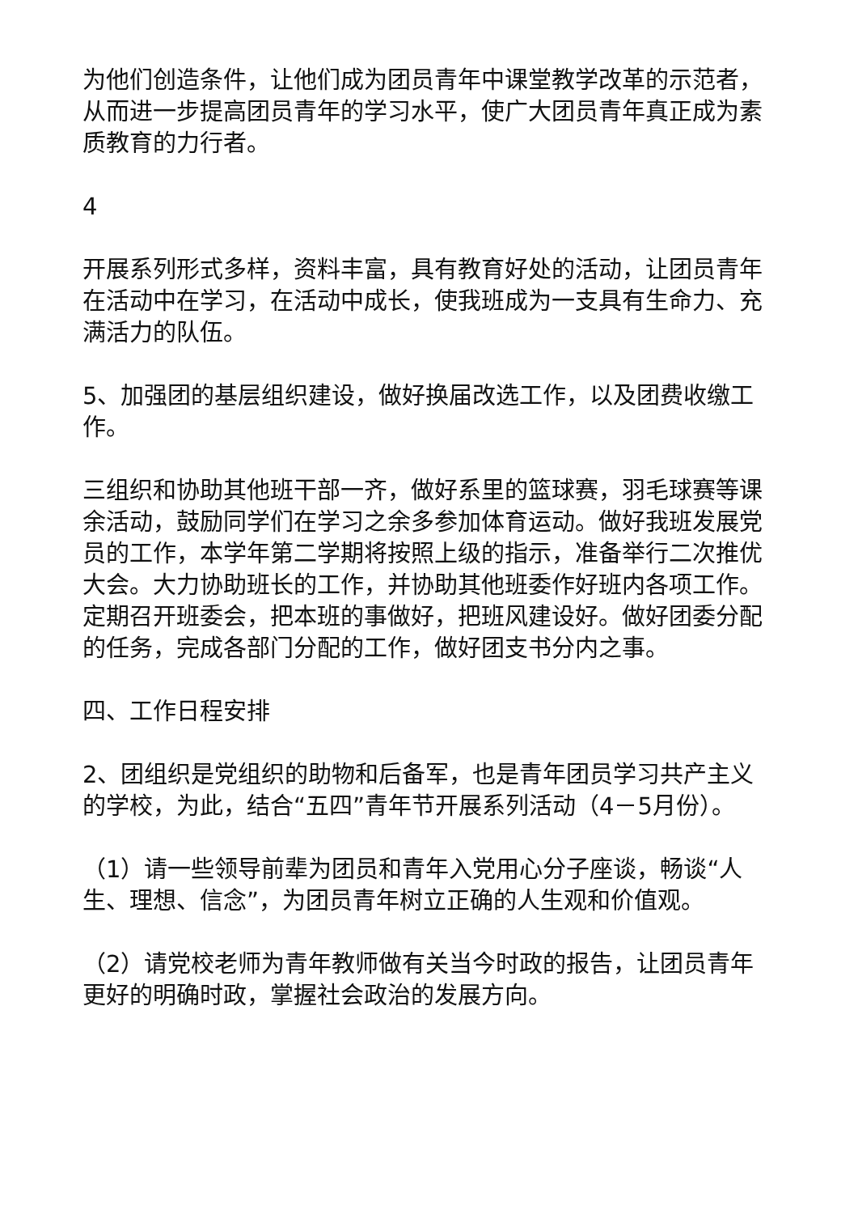为他们创造条件，让他们成为团员青年中课堂教学改革的示范者，从而进一步提高团员青年的学习水平，使广大团员青年真正成为素质教育的力行者。
4
开展系列形式多样，资料丰富，具有教育好处的活动，让团员青年在活动中在学习，在活动中成长，使我班成为一支具有生命力、充满活力的队伍。
5、加强团的基层组织建设，做好换届改选工作，以及团费收缴工作。
三组织和协助其他班干部一齐，做好系里的篮球赛，羽毛球赛等课余活动，鼓励同学们在学习之余多参加体育运动。做好我班发展党员的工作，本学年第二学期将按照上级的指示，准备举行二次推优大会。大力协助班长的工作，并协助其他班委作好班内各项工作。定期召开班委会，把本班的事做好，把班风建设好。做好团委分配的任务，完成各部门分配的工作，做好团支书分内之事。
四、工作日程安排
2、团组织是党组织的助物和后备军，也是青年团员学习共产主义的学校，为此，结合“五四”青年节开展系列活动（4－5月份）。
（1）请一些领导前辈为团员和青年入党用心分子座谈，畅谈“人生、理想、信念”，为团员青年树立正确的人生观和价值观。
（2）请党校老师为青年教师做有关当今时政的报告，让团员青年更好的明确时政，掌握社会政治的发展方向。